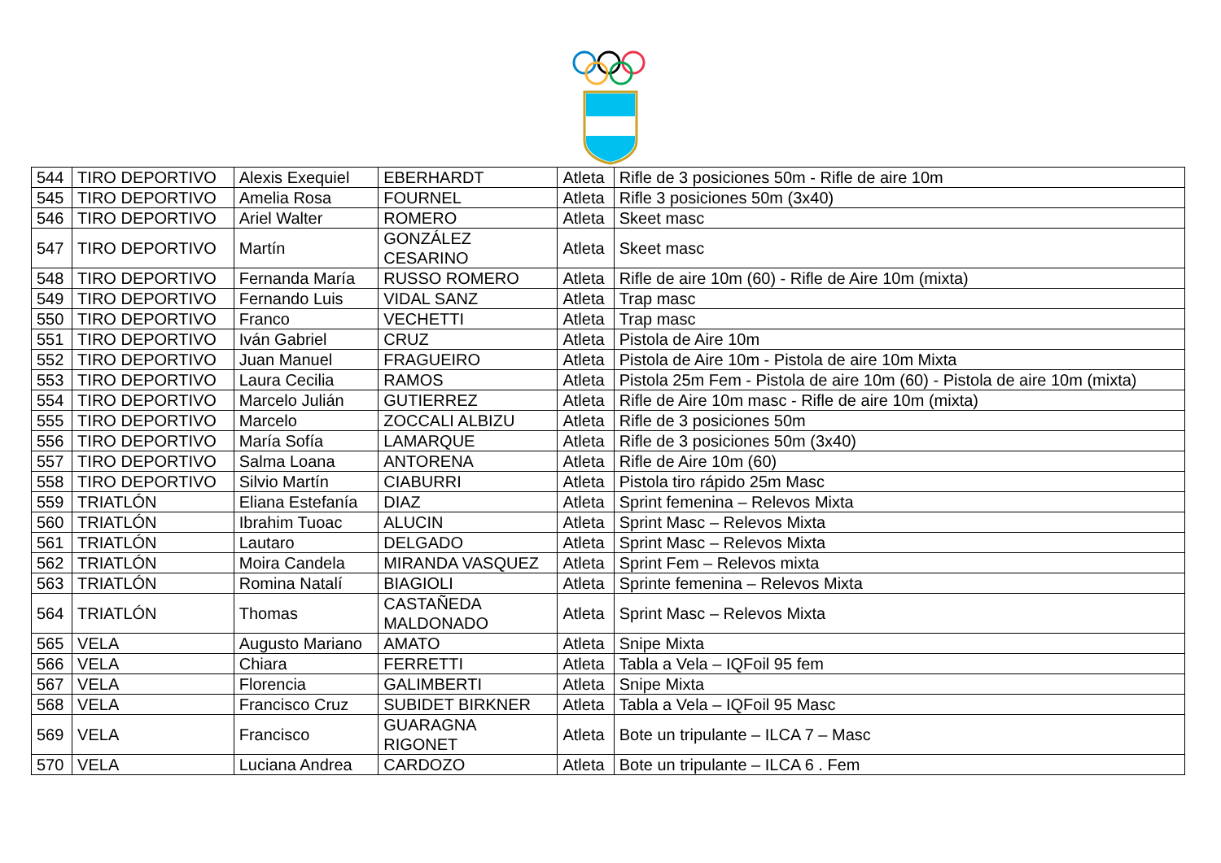| 544 | TIRO DEPORTIVO | Alexis Exequiel | EBERHARDT | Atleta | Rifle de 3 posiciones 50m - Rifle de aire 10m |
| 545 | TIRO DEPORTIVO | Amelia Rosa | FOURNEL | Atleta | Rifle 3 posiciones 50m (3x40) |
| 546 | TIRO DEPORTIVO | Ariel Walter | ROMERO | Atleta | Skeet masc |
| 547 | TIRO DEPORTIVO | Martín | GONZÁLEZ CESARINO | Atleta | Skeet masc |
| 548 | TIRO DEPORTIVO | Fernanda María | RUSSO ROMERO | Atleta | Rifle de aire 10m (60) - Rifle de Aire 10m (mixta) |
| 549 | TIRO DEPORTIVO | Fernando Luis | VIDAL SANZ | Atleta | Trap masc |
| 550 | TIRO DEPORTIVO | Franco | VECHETTI | Atleta | Trap masc |
| 551 | TIRO DEPORTIVO | Iván Gabriel | CRUZ | Atleta | Pistola de Aire 10m |
| 552 | TIRO DEPORTIVO | Juan Manuel | FRAGUEIRO | Atleta | Pistola de Aire 10m - Pistola de aire 10m Mixta |
| 553 | TIRO DEPORTIVO | Laura Cecilia | RAMOS | Atleta | Pistola 25m Fem - Pistola de aire 10m (60) - Pistola de aire 10m (mixta) |
| 554 | TIRO DEPORTIVO | Marcelo Julián | GUTIERREZ | Atleta | Rifle de Aire 10m masc - Rifle de aire 10m (mixta) |
| 555 | TIRO DEPORTIVO | Marcelo | ZOCCALI ALBIZU | Atleta | Rifle de 3 posiciones 50m |
| 556 | TIRO DEPORTIVO | María Sofía | LAMARQUE | Atleta | Rifle de 3 posiciones 50m (3x40) |
| 557 | TIRO DEPORTIVO | Salma Loana | ANTORENA | Atleta | Rifle de Aire 10m (60) |
| 558 | TIRO DEPORTIVO | Silvio Martín | CIABURRI | Atleta | Pistola tiro rápido 25m Masc |
| 559 | TRIATLÓN | Eliana Estefanía | DIAZ | Atleta | Sprint femenina – Relevos Mixta |
| 560 | TRIATLÓN | Ibrahim Tuoac | ALUCIN | Atleta | Sprint Masc – Relevos Mixta |
| 561 | TRIATLÓN | Lautaro | DELGADO | Atleta | Sprint Masc – Relevos Mixta |
| 562 | TRIATLÓN | Moira Candela | MIRANDA VASQUEZ | Atleta | Sprint Fem – Relevos mixta |
| 563 | TRIATLÓN | Romina Natalí | BIAGIOLI | Atleta | Sprinte femenina – Relevos Mixta |
| 564 | TRIATLÓN | Thomas | CASTAÑEDA MALDONADO | Atleta | Sprint Masc – Relevos Mixta |
| 565 | VELA | Augusto Mariano | AMATO | Atleta | Snipe Mixta |
| 566 | VELA | Chiara | FERRETTI | Atleta | Tabla a Vela – IQFoil 95 fem |
| 567 | VELA | Florencia | GALIMBERTI | Atleta | Snipe Mixta |
| 568 | VELA | Francisco Cruz | SUBIDET BIRKNER | Atleta | Tabla a Vela – IQFoil 95 Masc |
| 569 | VELA | Francisco | GUARAGNA RIGONET | Atleta | Bote un tripulante – ILCA 7 – Masc |
| 570 | VELA | Luciana Andrea | CARDOZO | Atleta | Bote un tripulante – ILCA 6 . Fem |